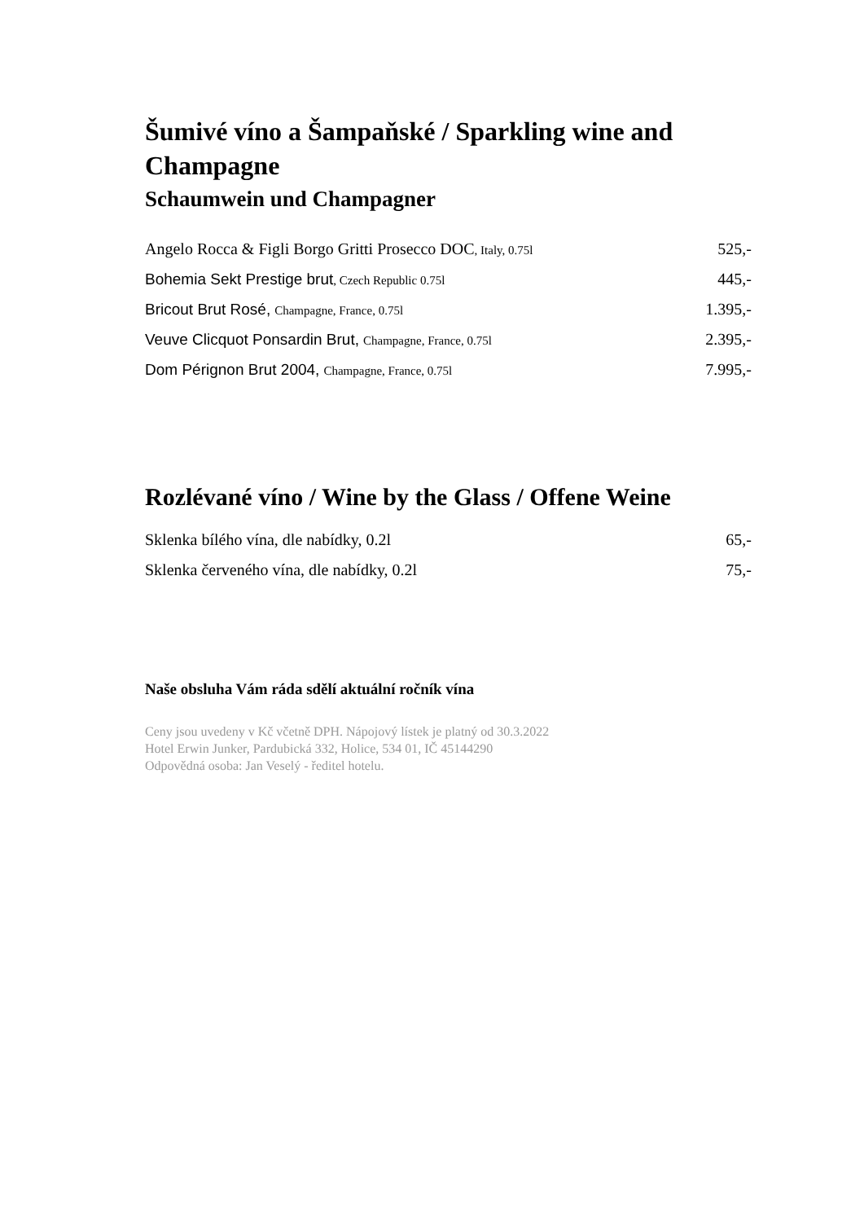Šumivé víno a Šampaňské / Sparkling wine and Champagne
Schaumwein und Champagner
| Angelo Rocca & Figli Borgo Gritti Prosecco DOC , Italy, 0.75l | 525,- |
| Bohemia Sekt Prestige brut , Czech Republic 0.75l | 445,- |
| Bricout Brut Rosé, Champagne, France, 0.75l | 1.395,- |
| Veuve Clicquot Ponsardin Brut, Champagne, France, 0.75l | 2.395,- |
| Dom Pérignon Brut 2004, Champagne, France, 0.75l | 7.995,- |
Rozlévané víno / Wine by the Glass / Offene Weine
| Sklenka bílého vína, dle nabídky, 0.2l | 65,- |
| Sklenka červeného vína, dle nabídky, 0.2l | 75,- |
Naše obsluha Vám ráda sdělí aktuální ročník vína
Ceny jsou uvedeny v Kč včetně DPH. Nápojový lístek je platný od 30.3.2022
Hotel Erwin Junker, Pardubická 332, Holice, 534 01, IČ 45144290
Odpovědná osoba: Jan Veselý - ředitel hotelu.